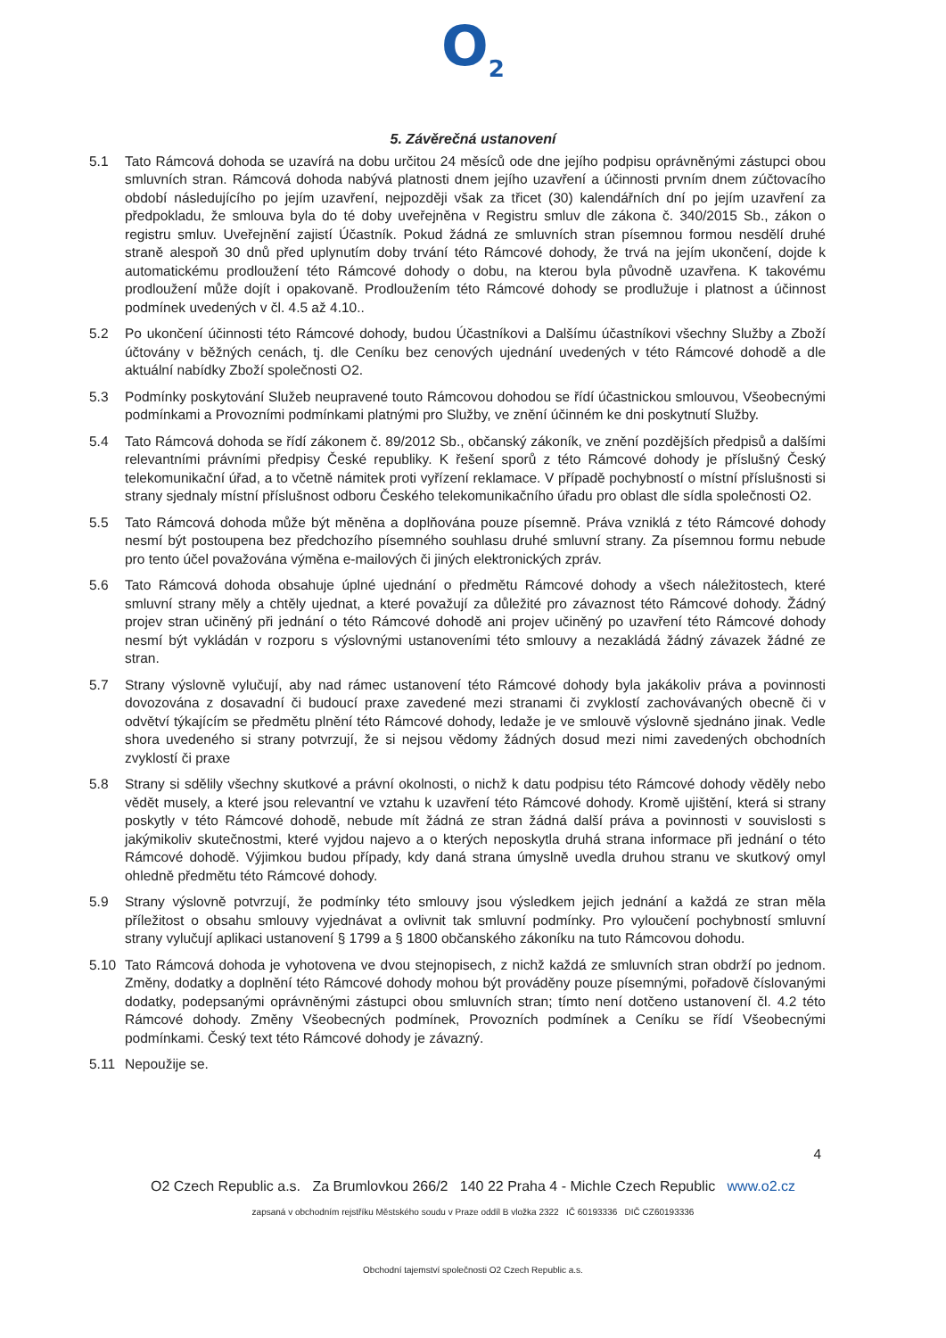O<sub>2</sub>
5. Závěrečná ustanovení
5.1 Tato Rámcová dohoda se uzavírá na dobu určitou 24 měsíců ode dne jejího podpisu oprávněnými zástupci obou smluvních stran. Rámcová dohoda nabývá platnosti dnem jejího uzavření a účinnosti prvním dnem zúčtovacího období následujícího po jejím uzavření, nejpozději však za třicet (30) kalendářních dní po jejím uzavření za předpokladu, že smlouva byla do té doby uveřejněna v Registru smluv dle zákona č. 340/2015 Sb., zákon o registru smluv. Uveřejnění zajistí Účastník. Pokud žádná ze smluvních stran písemnou formou nesdělí druhé straně alespoň 30 dnů před uplynutím doby trvání této Rámcové dohody, že trvá na jejím ukončení, dojde k automatickému prodloužení této Rámcové dohody o dobu, na kterou byla původně uzavřena. K takovému prodloužení může dojít i opakovaně. Prodloužením této Rámcové dohody se prodlužuje i platnost a účinnost podmínek uvedených v čl. 4.5 až 4.10..
5.2 Po ukončení účinnosti této Rámcové dohody, budou Účastníkovi a Dalšímu účastníkovi všechny Služby a Zboží účtovány v běžných cenách, tj. dle Ceníku bez cenových ujednání uvedených v této Rámcové dohodě a dle aktuální nabídky Zboží společnosti O2.
5.3 Podmínky poskytování Služeb neupravené touto Rámcovou dohodou se řídí účastnickou smlouvou, Všeobecnými podmínkami a Provozními podmínkami platnými pro Služby, ve znění účinném ke dni poskytnutí Služby.
5.4 Tato Rámcová dohoda se řídí zákonem č. 89/2012 Sb., občanský zákoník, ve znění pozdějších předpisů a dalšími relevantními právními předpisy České republiky. K řešení sporů z této Rámcové dohody je příslušný Český telekomunikační úřad, a to včetně námitek proti vyřízení reklamace. V případě pochybností o místní příslušnosti si strany sjednaly místní příslušnost odboru Českého telekomunikačního úřadu pro oblast dle sídla společnosti O2.
5.5 Tato Rámcová dohoda může být měněna a doplňována pouze písemně. Práva vzniklá z této Rámcové dohody nesmí být postoupena bez předchozího písemného souhlasu druhé smluvní strany. Za písemnou formu nebude pro tento účel považována výměna e-mailových či jiných elektronických zpráv.
5.6 Tato Rámcová dohoda obsahuje úplné ujednání o předmětu Rámcové dohody a všech náležitostech, které smluvní strany měly a chtěly ujednat, a které považují za důležité pro závaznost této Rámcové dohody. Žádný projev stran učiněný při jednání o této Rámcové dohodě ani projev učiněný po uzavření této Rámcové dohody nesmí být vykládán v rozporu s výslovnými ustanoveními této smlouvy a nezakládá žádný závazek žádné ze stran.
5.7 Strany výslovně vylučují, aby nad rámec ustanovení této Rámcové dohody byla jakákoliv práva a povinnosti dovozována z dosavadní či budoucí praxe zavedené mezi stranami či zvyklostí zachovávaných obecně či v odvětví týkajícím se předmětu plnění této Rámcové dohody, ledaže je ve smlouvě výslovně sjednáno jinak. Vedle shora uvedeného si strany potvrzují, že si nejsou vědomy žádných dosud mezi nimi zavedených obchodních zvyklostí či praxe
5.8 Strany si sdělily všechny skutkové a právní okolnosti, o nichž k datu podpisu této Rámcové dohody věděly nebo vědět musely, a které jsou relevantní ve vztahu k uzavření této Rámcové dohody. Kromě ujištění, která si strany poskytly v této Rámcové dohodě, nebude mít žádná ze stran žádná další práva a povinnosti v souvislosti s jakýmikoliv skutečnostmi, které vyjdou najevo a o kterých neposkytla druhá strana informace při jednání o této Rámcové dohodě. Výjimkou budou případy, kdy daná strana úmyslně uvedla druhou stranu ve skutkový omyl ohledně předmětu této Rámcové dohody.
5.9 Strany výslovně potvrzují, že podmínky této smlouvy jsou výsledkem jejich jednání a každá ze stran měla příležitost o obsahu smlouvy vyjednávat a ovlivnit tak smluvní podmínky. Pro vyloučení pochybností smluvní strany vylučují aplikaci ustanovení § 1799 a § 1800 občanského zákoníku na tuto Rámcovou dohodu.
5.10 Tato Rámcová dohoda je vyhotovena ve dvou stejnopisech, z nichž každá ze smluvních stran obdrží po jednom. Změny, dodatky a doplnění této Rámcové dohody mohou být prováděny pouze písemnými, pořadově číslovanými dodatky, podepsanými oprávněnými zástupci obou smluvních stran; tímto není dotčeno ustanovení čl. 4.2 této Rámcové dohody. Změny Všeobecných podmínek, Provozních podmínek a Ceníku se řídí Všeobecnými podmínkami. Český text této Rámcové dohody je závazný.
5.11 Nepoužije se.
4
O2 Czech Republic a.s. Za Brumlovkou 266/2 140 22 Praha 4 - Michle Czech Republic www.o2.cz
zapsaná v obchodním rejstříku Městského soudu v Praze oddíl B vložka 2322 IČ 60193336 DIČ CZ60193336
Obchodní tajemství společnosti O2 Czech Republic a.s.